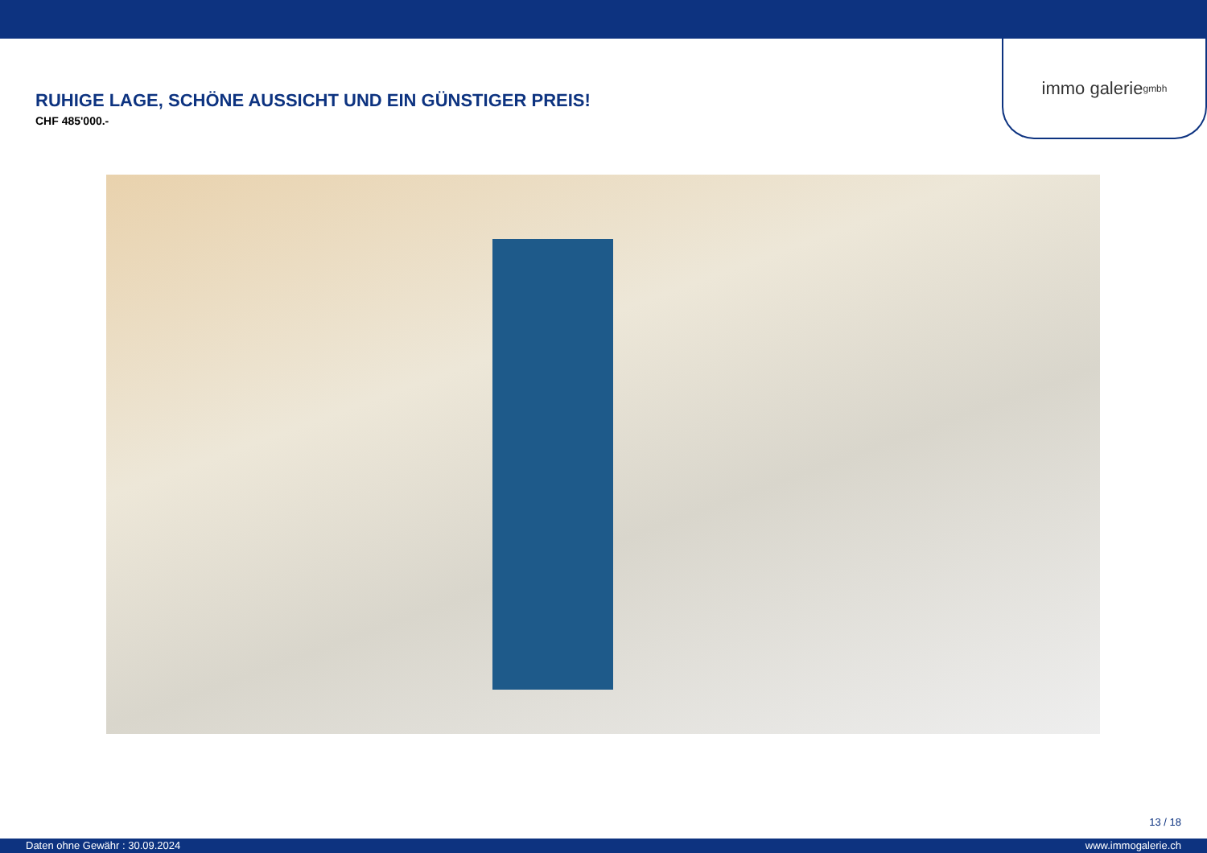immo galerie gmbh
RUHIGE LAGE, SCHÖNE AUSSICHT UND EIN GÜNSTIGER PREIS!
CHF 485'000.-
13 / 18
Daten ohne Gewähr : 30.09.2024 www.immogalerie.ch